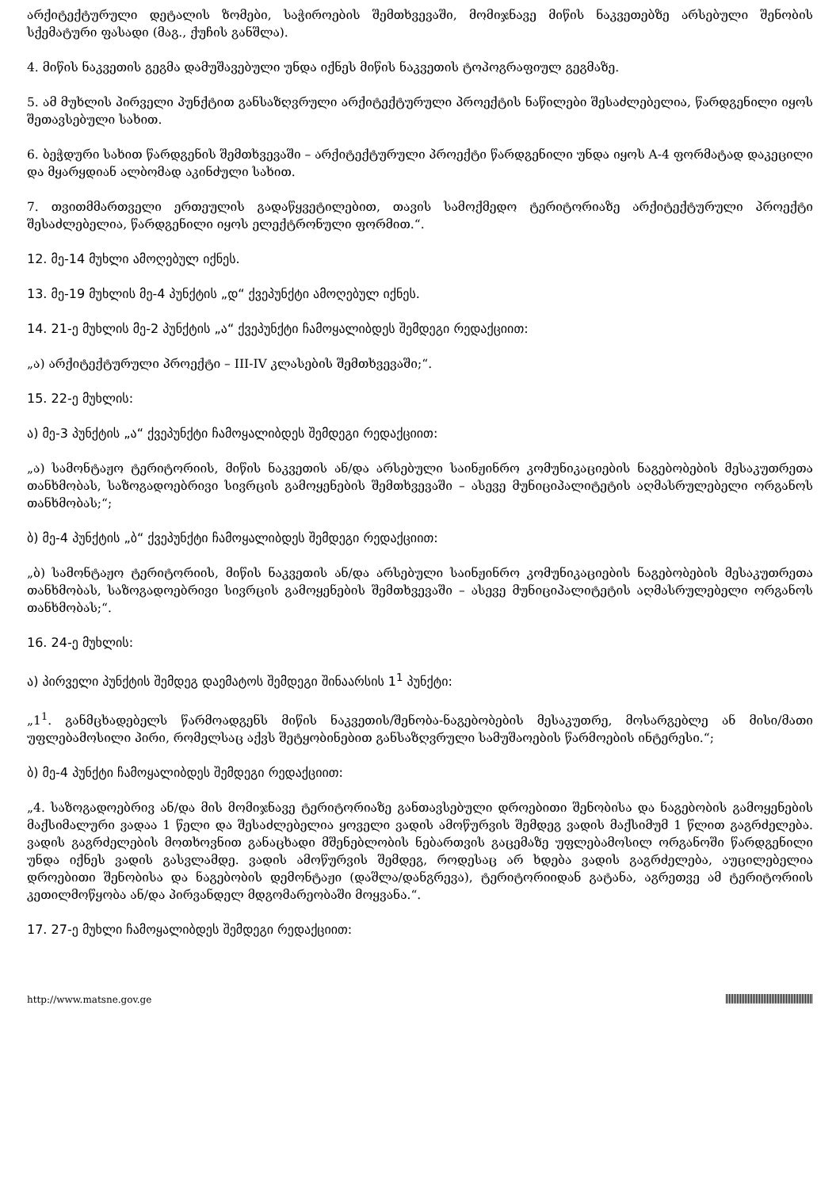არქიტექტურული დეტალის ზომები, საჭიროების შემთხვევაში, მომიჯნავე მიწის ნაკვეთებზე არსებული შენობის სქემატური ფასადი (მაგ., ქუჩის განშლა).
4. მიწის ნაკვეთის გეგმა დამუშავებული უნდა იქნეს მიწის ნაკვეთის ტოპოგრაფიულ გეგმაზე.
5. ამ მუხლის პირველი პუნქტით განსაზღვრული არქიტექტურული პროექტის ნაწილები შესაძლებელია, წარდგენილი იყოს შეთავსებული სახით.
6. ბეჭდური სახით წარდგენის შემთხვევაში – არქიტექტურული პროექტი წარდგენილი უნდა იყოს A-4 ფორმატად დაკეცილი და მყარყდიან ალბომად აკინძული სახით.
7. თვითმმართველი ერთეულის გადაწყვეტილებით, თავის სამოქმედო ტერიტორიაზე არქიტექტურული პროექტი შესაძლებელია, წარდგენილი იყოს ელექტრონული ფორმით.“.
12. მე-14 მუხლი ამოღებულ იქნეს.
13. მე-19 მუხლის მე-4 პუნქტის „დ“ ქვეპუნქტი ამოღებულ იქნეს.
14. 21-ე მუხლის მე-2 პუნქტის „ა“ ქვეპუნქტი ჩამოყალიბდეს შემდეგი რედაქციით:
„ა) არქიტექტურული პროექტი – III-IV კლასების შემთხვევაში;“.
15. 22-ე მუხლის:
ა) მე-3 პუნქტის „ა“ ქვეპუნქტი ჩამოყალიბდეს შემდეგი რედაქციით:
„ა) სამონტაჟო ტერიტორიის, მიწის ნაკვეთის ან/და არსებული საინჟინრო კომუნიკაციების ნაგებობების მესაკუთრეთა თანხმობას, საზოგადოებრივი სივრცის გამოყენების შემთხვევაში – ასევე მუნიციპალიტეტის აღმასრულებელი ორგანოს თანხმობას;“;
ბ) მე-4 პუნქტის „ბ“ ქვეპუნქტი ჩამოყალიბდეს შემდეგი რედაქციით:
„ბ) სამონტაჟო ტერიტორიის, მიწის ნაკვეთის ან/და არსებული საინჟინრო კომუნიკაციების ნაგებობების მესაკუთრეთა თანხმობას, საზოგადოებრივი სივრცის გამოყენების შემთხვევაში – ასევე მუნიციპალიტეტის აღმასრულებელი ორგანოს თანხმობას;“.
16. 24-ე მუხლის:
ა) პირველი პუნქტის შემდეგ დაემატოს შემდეგი შინაარსის 1<sup>1</sup> პუნქტი:
„1<sup>1</sup>. განმცხადებელს წარმოადგენს მიწის ნაკვეთის/შენობა-ნაგებობების მესაკუთრე, მოსარგებლე ან მისი/მათი უფლებამოსილი პირი, რომელსაც აქვს შეტყობინებით განსაზღვრული სამუშაოების წარმოების ინტერესი.“;
ბ) მე-4 პუნქტი ჩამოყალიბდეს შემდეგი რედაქციით:
„4. საზოგადოებრივ ან/და მის მომიჯნავე ტერიტორიაზე განთავსებული დროებითი შენობისა და ნაგებობის გამოყენების მაქსიმალური ვადაა 1 წელი და შესაძლებელია ყოველი ვადის ამოწურვის შემდეგ ვადის მაქსიმუმ 1 წლით გაგრძელება. ვადის გაგრძელების მოთხოვნით განაცხადი მშენებლობის ნებართვის გაცემაზე უფლებამოსილ ორგანოში წარდგენილი უნდა იქნეს ვადის გასვლამდე. ვადის ამოწურვის შემდეგ, როდესაც არ ხდება ვადის გაგრძელება, აუცილებელია დროებითი შენობისა და ნაგებობის დემონტაჟი (დაშლა/დანგრევა), ტერიტორიიდან გატანა, აგრეთვე ამ ტერიტორიის კეთილმოწყობა ან/და პირვანდელ მდგომარეობაში მოყვანა.“.
17. 27-ე მუხლი ჩამოყალიბდეს შემდეგი რედაქციით:
http://www.matsne.gov.ge